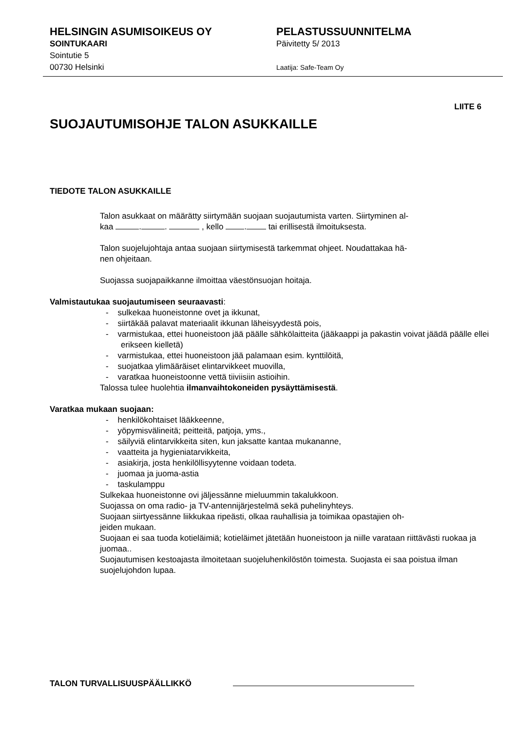HELSINGIN ASUMISOIKEUS OY
SOINTUKAARI
Sointutie 5
00730 Helsinki
PELASTUSSUUNNITELMA
Päivitetty 5/ 2013
Laatija: Safe-Team Oy
LIITE 6
SUOJAUTUMISOHJE TALON ASUKKAILLE
TIEDOTE TALON ASUKKAILLE
Talon asukkaat on määrätty siirtymään suojaan suojautumista varten. Siirtyminen al-
kaa . . , kello . tai erillisestä ilmoituksesta.
Talon suojelujohtaja antaa suojaan siirtymisestä tarkemmat ohjeet. Noudattakaa hä-
nen ohjeitaan.
Suojassa suojapaikkanne ilmoittaa väestönsuojan hoitaja.
Valmistautukaa suojautumiseen seuraavasti:
- sulkekaa huoneistonne ovet ja ikkunat,
- siirtäkää palavat materiaalit ikkunan läheisyydestä pois,
- varmistukaa, ettei huoneistoon jää päälle sähkölaitteita (jääkaappi ja pakastin voivat jäädä päälle ellei erikseen kielletä)
- varmistukaa, ettei huoneistoon jää palamaan esim. kynttilöitä,
- suojatkaa ylimääräiset elintarvikkeet muovilla,
- varatkaa huoneistoonne vettä tiiviisiin astioihin.
Talossa tulee huolehtia ilmanvaihtokoneiden pysäyttämisestä.
Varatkaa mukaan suojaan:
- henkilökohtaiset lääkkeenne,
- yöpymisvälineitä; peitteitä, patjoja, yms.,
- säilyviä elintarvikkeita siten, kun jaksatte kantaa mukananne,
- vaatteita ja hygieniatarvikkeita,
- asiakirja, josta henkilöllisyytenne voidaan todeta.
- juomaa ja juoma-astia
- taskulamppu
Sulkekaa huoneistonne ovi jäljessänne mieluummin takalukkoon.
Suojassa on oma radio- ja TV-antennijärjestelmä sekä puhelinyhteys.
Suojaan siirtyessänne liikkukaa ripeästi, olkaa rauhallisia ja toimikaa opastajien oh-
jeiden mukaan.
Suojaan ei saa tuoda kotieläimiä; kotieläimet jätetään huoneistoon ja niille varataan riittävästi ruokaa ja juomaa..
Suojautumisen kestoajasta ilmoitetaan suojeluhenkilöstön toimesta. Suojasta ei saa poistua ilman suojelujohdon lupaa.
TALON TURVALLISUUSPÄÄLLIKKÖ